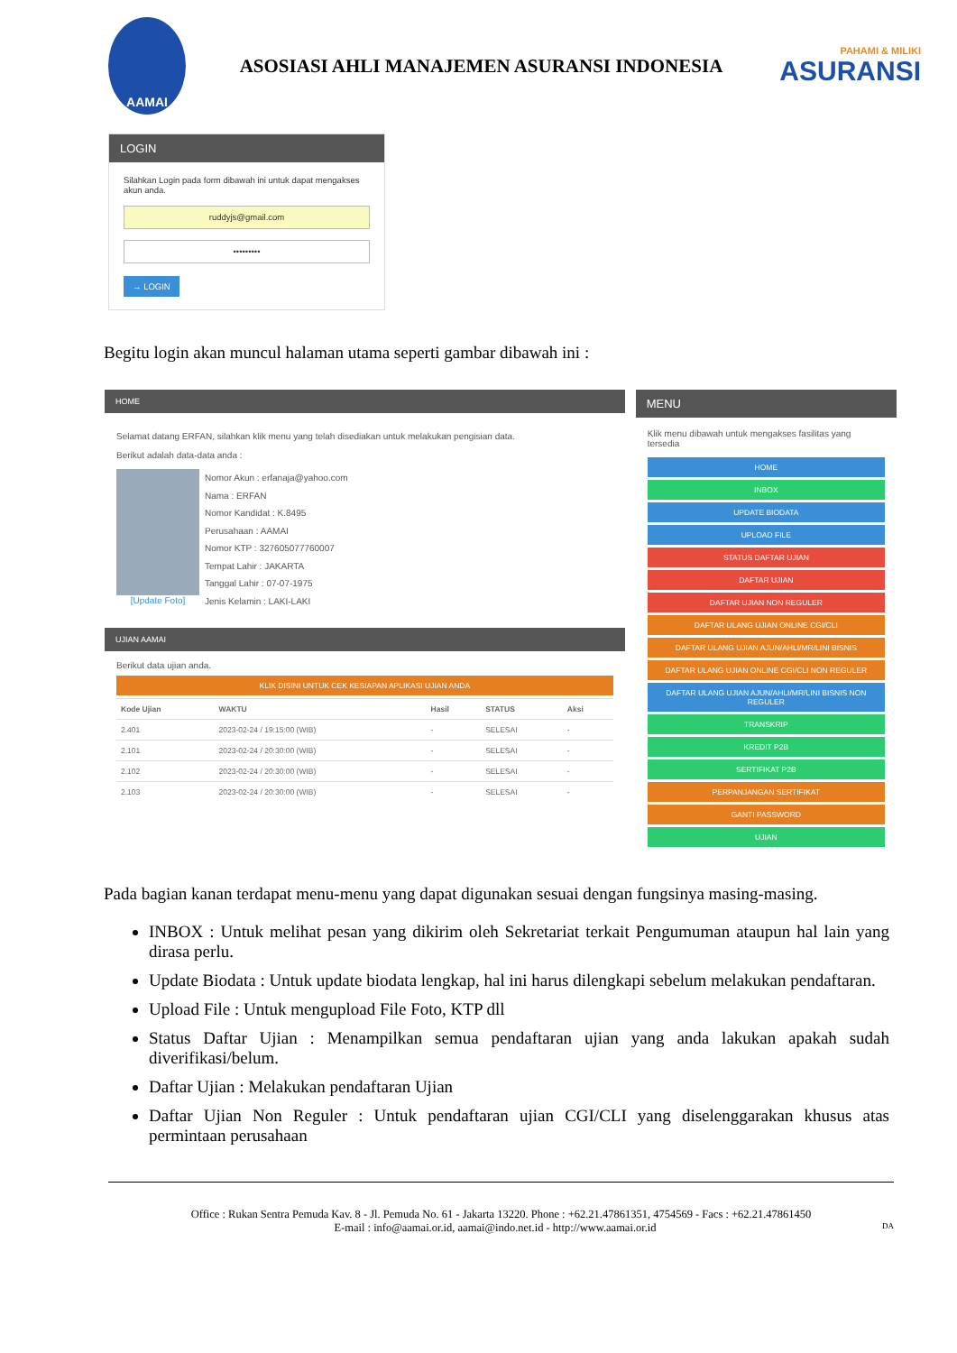AAMAI
ASOSIASI AHLI MANAJEMEN ASURANSI INDONESIA
PAHAMI & MILIKI
ASURANSI
LOGIN
Silahkan Login pada form dibawah ini untuk dapat mengakses akun anda.
ruddyjs@gmail.com
•••••••••
→ LOGIN
Begitu login akan muncul halaman utama seperti gambar dibawah ini :
HOME
Selamat datang ERFAN, silahkan klik menu yang telah disediakan untuk melakukan pengisian data.
Berikut adalah data-data anda :
[Update Foto]
Nomor Akun : erfanaja@yahoo.com
Nama : ERFAN
Nomor Kandidat : K.8495
Perusahaan : AAMAI
Nomor KTP : 327605077760007
Tempat Lahir : JAKARTA
Tanggal Lahir : 07-07-1975
Jenis Kelamin : LAKI-LAKI
UJIAN AAMAI
Berikut data ujian anda.
KLIK DISINI UNTUK CEK KESIAPAN APLIKASI UJIAN ANDA
| Kode Ujian | WAKTU | Hasil | STATUS | Aksi |
| --- | --- | --- | --- | --- |
| 2.401 | 2023-02-24 / 19:15:00 (WIB) | - | SELESAI | - |
| 2.101 | 2023-02-24 / 20:30:00 (WIB) | - | SELESAI | - |
| 2.102 | 2023-02-24 / 20:30:00 (WIB) | - | SELESAI | - |
| 2.103 | 2023-02-24 / 20:30:00 (WIB) | - | SELESAI | - |
MENU
Klik menu dibawah untuk mengakses fasilitas yang tersedia
HOME
INBOX
UPDATE BIODATA
UPLOAD FILE
STATUS DAFTAR UJIAN
DAFTAR UJIAN
DAFTAR UJIAN NON REGULER
DAFTAR ULANG UJIAN ONLINE CGI/CLI
DAFTAR ULANG UJIAN AJUN/AHLI/MR/LINI BISNIS
DAFTAR ULANG UJIAN ONLINE CGI/CLI NON REGULER
DAFTAR ULANG UJIAN AJUN/AHLI/MR/LINI BISNIS NON REGULER
TRANSKRIP
KREDIT P2B
SERTIFIKAT P2B
PERPANJANGAN SERTIFIKAT
GANTI PASSWORD
UJIAN
Pada bagian kanan terdapat menu-menu yang dapat digunakan sesuai dengan fungsinya masing-masing.
INBOX : Untuk melihat pesan yang dikirim oleh Sekretariat terkait Pengumuman ataupun hal lain yang dirasa perlu.
Update Biodata : Untuk update biodata lengkap, hal ini harus dilengkapi sebelum melakukan pendaftaran.
Upload File : Untuk mengupload File Foto, KTP dll
Status Daftar Ujian : Menampilkan semua pendaftaran ujian yang anda lakukan apakah sudah diverifikasi/belum.
Daftar Ujian : Melakukan pendaftaran Ujian
Daftar Ujian Non Reguler : Untuk pendaftaran ujian CGI/CLI yang diselenggarakan khusus atas permintaan perusahaan
Office : Rukan Sentra Pemuda Kav. 8 - Jl. Pemuda No. 61 - Jakarta 13220. Phone : +62.21.47861351, 4754569 - Facs : +62.21.47861450
E-mail : info@aamai.or.id, aamai@indo.net.id - http://www.aamai.or.id DA